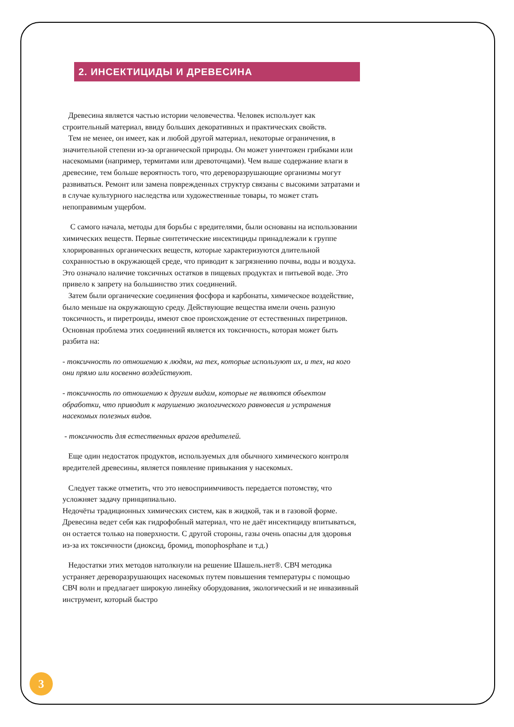2. ИНСЕКТИЦИДЫ И ДРЕВЕСИНА
Древесина является частью истории человечества. Человек использует как строительный материал, ввиду больших декоративных и практических свойств.
Тем не менее, он имеет, как и любой другой материал, некоторые ограничения, в значительной степени из-за органической природы. Он может уничтожен грибками или насекомыми (например, термитами или древоточцами). Чем выше содержание влаги в древесине, тем больше вероятность того, что дереворазрушающие организмы могут развиваться. Ремонт или замена поврежденных структур связаны с высокими затратами и в случае культурного наследства или художественные товары, то может стать непоправимым ущербом.
С самого начала, методы для борьбы с вредителями, были основаны на использовании химических веществ. Первые синтетические инсектициды принадлежали к группе хлорированных органических веществ, которые характеризуются длительной сохранностью в окружающей среде, что приводит к загрязнению почвы, воды и воздуха. Это означало наличие токсичных остатков в пищевых продуктах и питьевой воде. Это привело к запрету на большинство этих соединений.
Затем были органические соединения фосфора и карбонаты, химическое воздействие, было меньше на окружающую среду. Действующие вещества имели очень разную токсичность, и пиретроиды, имеют свое происхождение от естественных пиретринов.
Основная проблема этих соединений является их токсичность, которая может быть разбита на:
- токсичность по отношению к людям, на тех, которые используют их, и тех, на кого они прямо или косвенно воздействуют.
- токсичность по отношению к другим видам, которые не являются объектом обработки, что приводит к нарушению экологического равновесия и устранения насекомых полезных видов.
- токсичность для естественных врагов вредителей.
Еще один недостаток продуктов, используемых для обычного химического контроля вредителей древесины, является появление привыкания у насекомых.
Следует также отметить, что это невосприимчивость передается потомству, что усложняет задачу принципиально.
Недочёты традиционных химических систем, как в жидкой, так и в газовой форме. Древесина ведет себя как гидрофобный материал, что не даёт инсектициду впитываться, он остается только на поверхности. С другой стороны, газы очень опасны для здоровья из-за их токсичности (диоксид, бромид, monophosphane и т.д.)
Недостатки этих методов натолкнули на решение Шашель.нет®. СВЧ методика устраняет дереворазрушающих насекомых путем повышения температуры с помощью СВЧ волн и предлагает широкую линейку оборудования, экологический и не инвазивный инструмент, который быстро
3